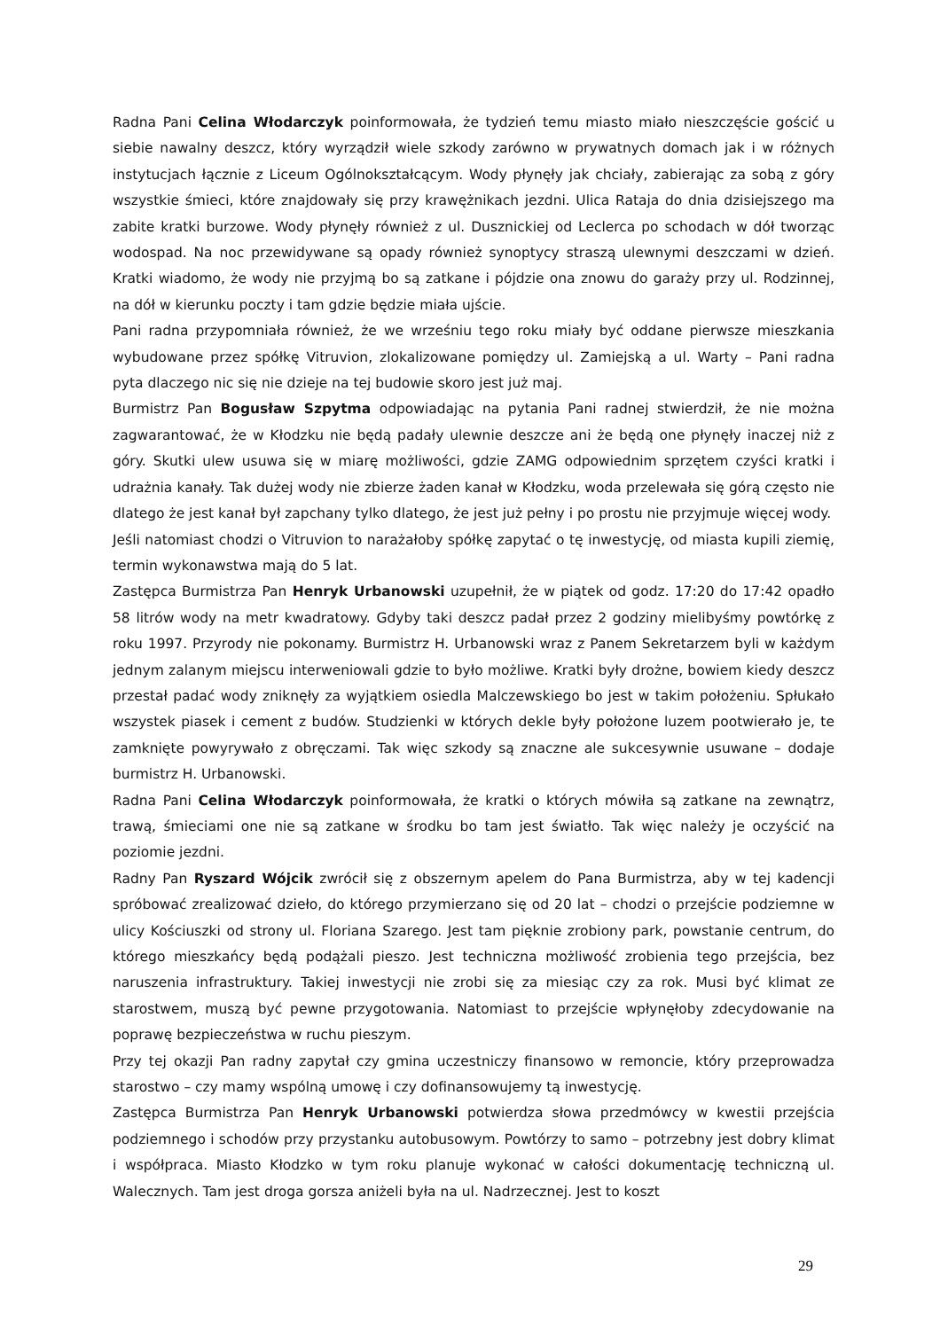Radna Pani Celina Włodarczyk poinformowała, że tydzień temu miasto miało nieszczęście gościć u siebie nawalny deszcz, który wyrządził wiele szkody zarówno w prywatnych domach jak i w różnych instytucjach łącznie z Liceum Ogólnokształcącym. Wody płynęły jak chciały, zabierając za sobą z góry wszystkie śmieci, które znajdowały się przy krawężnikach jezdni. Ulica Rataja do dnia dzisiejszego ma zabite kratki burzowe. Wody płynęły również z ul. Dusznickiej od Leclerca po schodach w dół tworząc wodospad. Na noc przewidywane są opady również synoptycy straszą ulewnymi deszczami w dzień. Kratki wiadomo, że wody nie przyjmą bo są zatkane i pójdzie ona znowu do garaży przy ul. Rodzinnej, na dół w kierunku poczty i tam gdzie będzie miała ujście.
Pani radna przypomniała również, że we wrześniu tego roku miały być oddane pierwsze mieszkania wybudowane przez spółkę Vitruvion, zlokalizowane pomiędzy ul. Zamiejską a ul. Warty – Pani radna pyta dlaczego nic się nie dzieje na tej budowie skoro jest już maj.
Burmistrz Pan Bogusław Szpytma odpowiadając na pytania Pani radnej stwierdził, że nie można zagwarantować, że w Kłodzku nie będą padały ulewnie deszcze ani że będą one płynęły inaczej niż z góry. Skutki ulew usuwa się w miarę możliwości, gdzie ZAMG odpowiednim sprzętem czyści kratki i udrażnia kanały. Tak dużej wody nie zbierze żaden kanał w Kłodzku, woda przelewała się górą często nie dlatego że jest kanał był zapchany tylko dlatego, że jest już pełny i po prostu nie przyjmuje więcej wody.
Jeśli natomiast chodzi o Vitruvion to narażałoby spółkę zapytać o tę inwestycję, od miasta kupili ziemię, termin wykonawstwa mają do 5 lat.
Zastępca Burmistrza Pan Henryk Urbanowski uzupełnił, że w piątek od godz. 17:20 do 17:42 opadło 58 litrów wody na metr kwadratowy. Gdyby taki deszcz padał przez 2 godziny mielibyśmy powtórkę z roku 1997. Przyrody nie pokonamy. Burmistrz H. Urbanowski wraz z Panem Sekretarzem byli w każdym jednym zalanym miejscu interweniowali gdzie to było możliwe. Kratki były drożne, bowiem kiedy deszcz przestał padać wody zniknęły za wyjątkiem osiedla Malczewskiego bo jest w takim położeniu. Spłukało wszystek piasek i cement z budów. Studzienki w których dekle były położone luzem pootwierało je, te zamknięte powyrywało z obręczami. Tak więc szkody są znaczne ale sukcesywnie usuwane – dodaje burmistrz H. Urbanowski.
Radna Pani Celina Włodarczyk poinformowała, że kratki o których mówiła są zatkane na zewnątrz, trawą, śmieciami one nie są zatkane w środku bo tam jest światło. Tak więc należy je oczyścić na poziomie jezdni.
Radny Pan Ryszard Wójcik zwrócił się z obszernym apelem do Pana Burmistrza, aby w tej kadencji spróbować zrealizować dzieło, do którego przymierzano się od 20 lat – chodzi o przejście podziemne w ulicy Kościuszki od strony ul. Floriana Szarego. Jest tam pięknie zrobiony park, powstanie centrum, do którego mieszkańcy będą podążali pieszo. Jest techniczna możliwość zrobienia tego przejścia, bez naruszenia infrastruktury. Takiej inwestycji nie zrobi się za miesiąc czy za rok. Musi być klimat ze starostwem, muszą być pewne przygotowania. Natomiast to przejście wpłynęłoby zdecydowanie na poprawę bezpieczeństwa w ruchu pieszym.
Przy tej okazji Pan radny zapytał czy gmina uczestniczy finansowo w remoncie, który przeprowadza starostwo – czy mamy wspólną umowę i czy dofinansowujemy tą inwestycję.
Zastępca Burmistrza Pan Henryk Urbanowski potwierdza słowa przedmówcy w kwestii przejścia podziemnego i schodów przy przystanku autobusowym. Powtórzy to samo – potrzebny jest dobry klimat i współpraca. Miasto Kłodzko w tym roku planuje wykonać w całości dokumentację techniczną ul. Walecznych. Tam jest droga gorsza aniżeli była na ul. Nadrzecznej. Jest to koszt
29